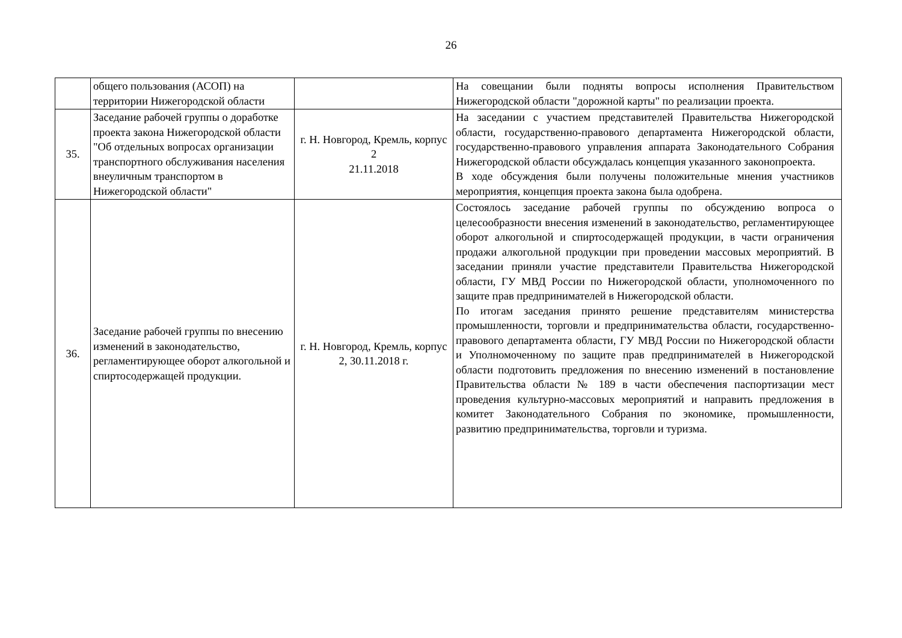26
| | общего пользования (АСОП) на территории Нижегородской области | | На совещании были подняты вопросы исполнения Правительством Нижегородской области "дорожной карты" по реализации проекта. |
| 35. | Заседание рабочей группы о доработке проекта закона Нижегородской области "Об отдельных вопросах организации транспортного обслуживания населения внеуличным транспортом в Нижегородской области" | г. Н. Новгород, Кремль, корпус 2 21.11.2018 | На заседании с участием представителей Правительства Нижегородской области, государственно-правового департамента Нижегородской области, государственно-правового управления аппарата Законодательного Собрания Нижегородской области обсуждалась концепция указанного законопроекта. В ходе обсуждения были получены положительные мнения участников мероприятия, концепция проекта закона была одобрена. |
| 36. | Заседание рабочей группы по внесению изменений в законодательство, регламентирующее оборот алкогольной и спиртосодержащей продукции. | г. Н. Новгород, Кремль, корпус 2, 30.11.2018 г. | Состоялось заседание рабочей группы по обсуждению вопроса о целесообразности внесения изменений в законодательство, регламентирующее оборот алкогольной и спиртосодержащей продукции, в части ограничения продажи алкогольной продукции при проведении массовых мероприятий. В заседании приняли участие представители Правительства Нижегородской области, ГУ МВД России по Нижегородской области, уполномоченного по защите прав предпринимателей в Нижегородской области. По итогам заседания принято решение представителям министерства промышленности, торговли и предпринимательства области, государственно-правового департамента области, ГУ МВД России по Нижегородской области и Уполномоченному по защите прав предпринимателей в Нижегородской области подготовить предложения по внесению изменений в постановление Правительства области № 189 в части обеспечения паспортизации мест проведения культурно-массовых мероприятий и направить предложения в комитет Законодательного Собрания по экономике, промышленности, развитию предпринимательства, торговли и туризма. |